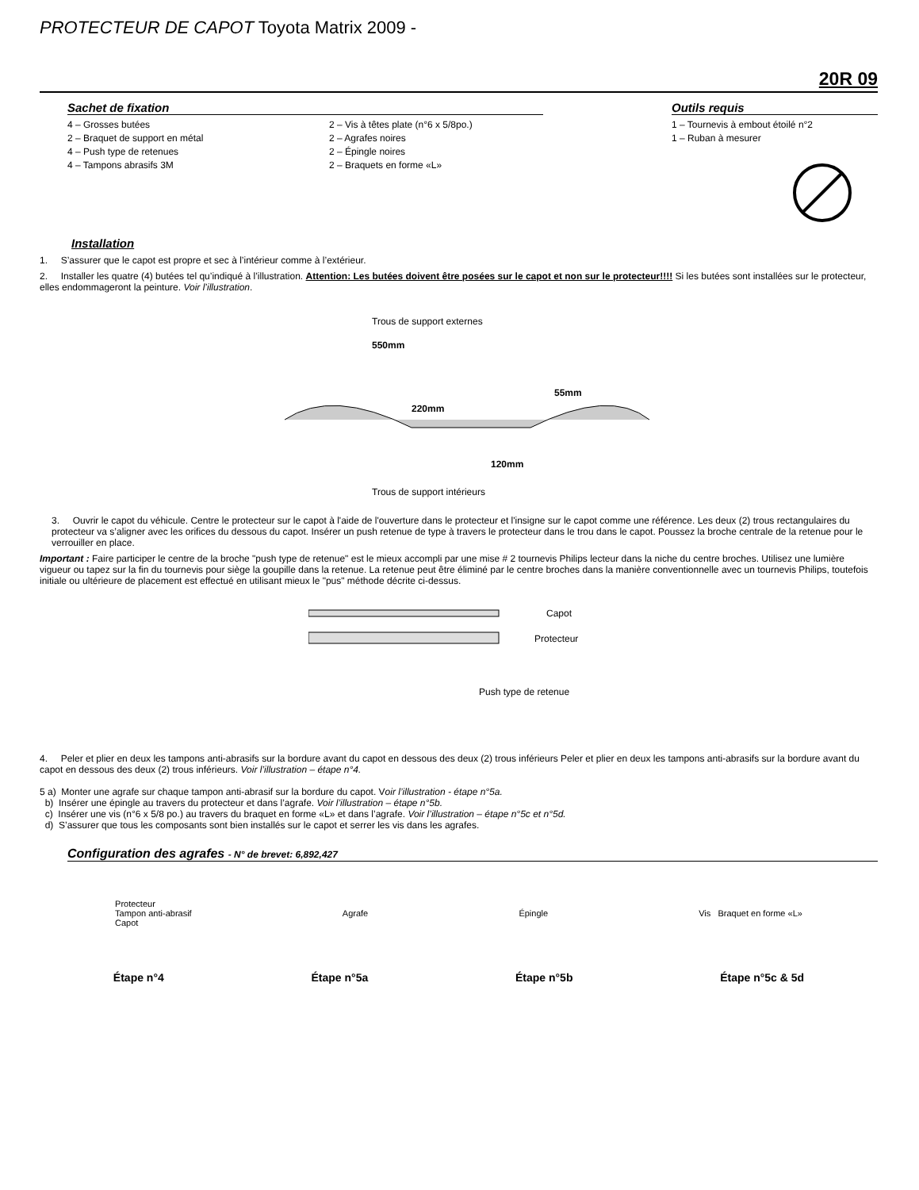PROTECTEUR DE CAPOT Toyota Matrix 2009 -
20R 09
Sachet de fixation
4 – Grosses butées
2 – Braquet de support en métal
4 – Push type de retenues
4 – Tampons abrasifs 3M
2 – Vis à têtes plate (n°6 x 5/8po.)
2 – Agrafes noires
2 – Épingle noires
2 – Braquets en forme «L»
Outils requis
1 – Tournevis à embout étoilé n°2
1 – Ruban à mesurer
Installation
1. S’assurer que le capot est propre et sec à l’intérieur comme à l’extérieur.
2. Installer les quatre (4) butées tel qu’indiqué à l’illustration. Attention: Les butées doivent être posées sur le capot et non sur le protecteur!!!! Si les butées sont installées sur le protecteur, elles endommageront la peinture. Voir l’illustration.
Trous de support externes
550mm
220mm
55mm
120mm
Trous de support intérieurs
3. Ouvrir le capot du véhicule. Centre le protecteur sur le capot à l'aide de l'ouverture dans le protecteur et l'insigne sur le capot comme une référence. Les deux (2) trous rectangulaires du protecteur va s’aligner avec les orifices du dessous du capot. Insérer un push retenue de type à travers le protecteur dans le trou dans le capot. Poussez la broche centrale de la retenue pour le verrouiller en place.
Important : Faire participer le centre de la broche "push type de retenue" est le mieux accompli par une mise # 2 tournevis Philips lecteur dans la niche du centre broches. Utilisez une lumière vigueur ou tapez sur la fin du tournevis pour siège la goupille dans la retenue. La retenue peut être éliminé par le centre broches dans la manière conventionnelle avec un tournevis Philips, toutefois initiale ou ultérieure de placement est effectué en utilisant mieux le "pus" méthode décrite ci-dessus.
Capot
Protecteur
Push type de retenue
4. Peler et plier en deux les tampons anti-abrasifs sur la bordure avant du capot en dessous des deux (2) trous inférieurs Peler et plier en deux les tampons anti-abrasifs sur la bordure avant du capot en dessous des deux (2) trous inférieurs. Voir l’illustration – étape n°4.
5 a) Monter une agrafe sur chaque tampon anti-abrasif sur la bordure du capot. Voir l’illustration - étape n°5a.
b) Insérer une épingle au travers du protecteur et dans l’agrafe. Voir l’illustration – étape n°5b.
c) Insérer une vis (n°6 x 5/8 po.) au travers du braquet en forme «L» et dans l’agrafe. Voir l’illustration – étape n°5c et n°5d.
d) S’assurer que tous les composants sont bien installés sur le capot et serrer les vis dans les agrafes.
Configuration des agrafes - N° de brevet: 6,892,427
Protecteur
Tampon anti-abrasif
Capot
Agrafe Épingle Vis Braquet en forme «L»
Étape n°4 Étape n°5a Étape n°5b Étape n°5c & 5d